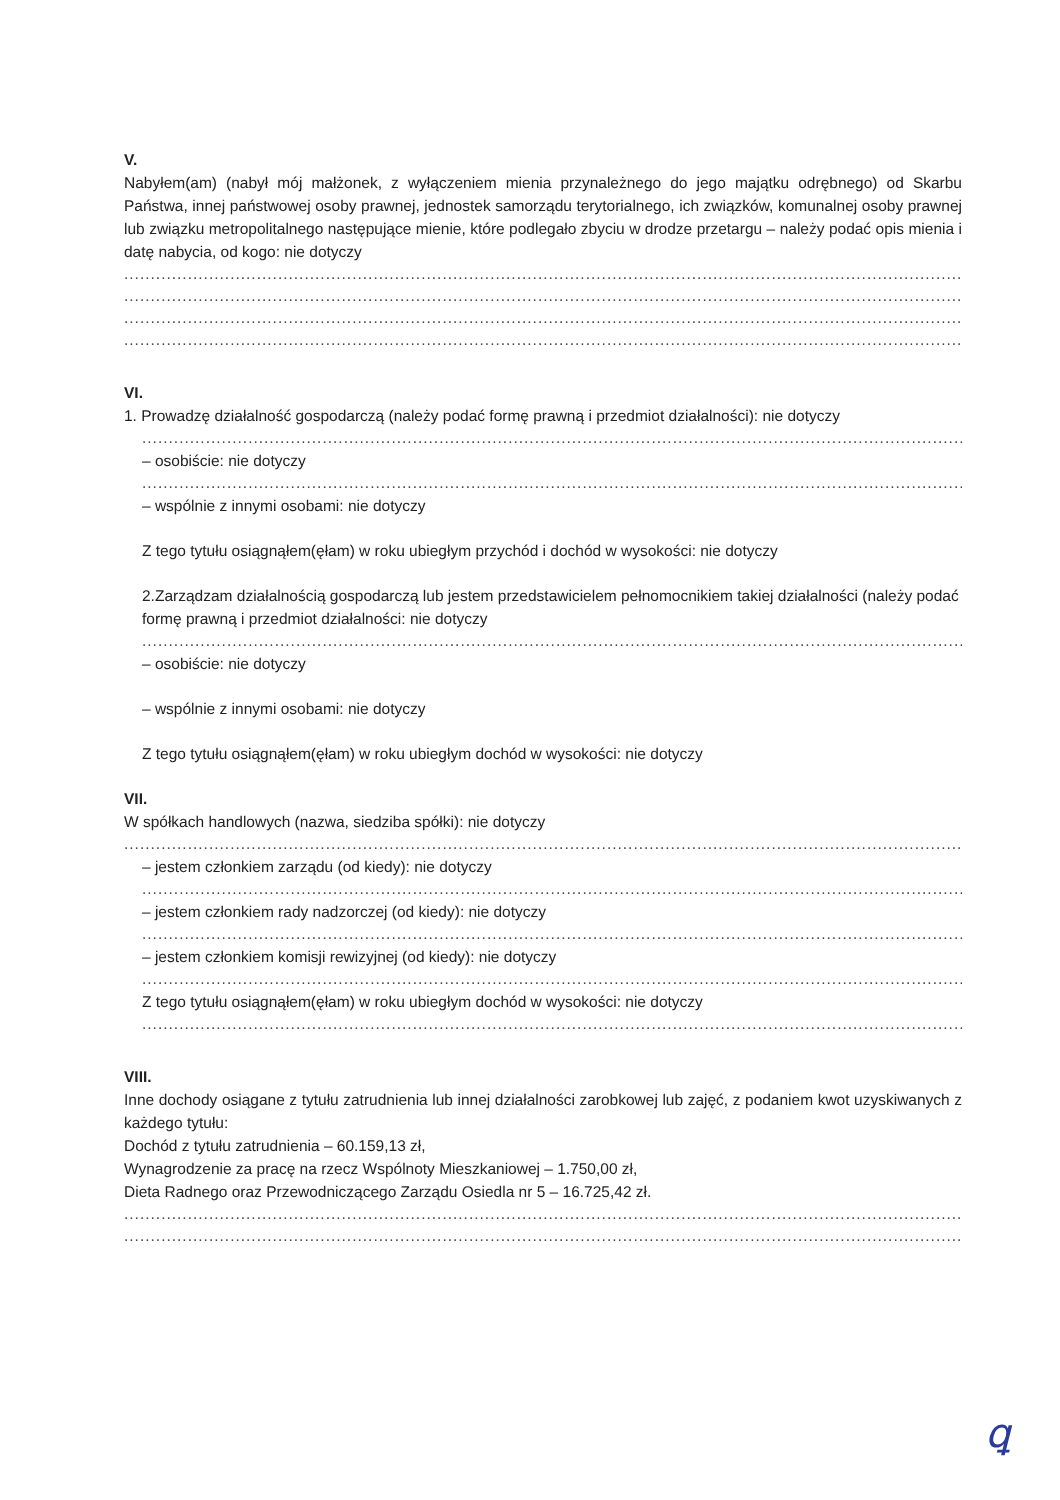V.
Nabyłem(am) (nabył mój małżonek, z wyłączeniem mienia przynależnego do jego majątku odrębnego) od Skarbu Państwa, innej państwowej osoby prawnej, jednostek samorządu terytorialnego, ich związków, komunalnej osoby prawnej lub związku metropolitalnego następujące mienie, które podlegało zbyciu w drodze przetargu – należy podać opis mienia i datę nabycia, od kogo: nie dotyczy
..............................................................................................................................................................
..............................................................................................................................................................
..............................................................................................................................................................
..............................................................................................................................................................
VI.
1. Prowadzę działalność gospodarczą (należy podać formę prawną i przedmiot działalności): nie dotyczy
..............................................................................................................................................................
– osobiście: nie dotyczy
..............................................................................................................................................................
– wspólnie z innymi osobami: nie dotyczy
Z tego tytułu osiągnąłem(ęłam) w roku ubiegłym przychód i dochód w wysokości: nie dotyczy
2.Zarządzam działalnością gospodarczą lub jestem przedstawicielem pełnomocnikiem takiej działalności (należy podać formę prawną i przedmiot działalności: nie dotyczy
..............................................................................................................................................................
– osobiście: nie dotyczy
– wspólnie z innymi osobami: nie dotyczy
Z tego tytułu osiągnąłem(ęłam) w roku ubiegłym dochód w wysokości: nie dotyczy
VII.
W spółkach handlowych (nazwa, siedziba spółki): nie dotyczy
..............................................................................................................................................................
– jestem członkiem zarządu (od kiedy): nie dotyczy
..............................................................................................................................................................
– jestem członkiem rady nadzorczej (od kiedy): nie dotyczy
..............................................................................................................................................................
– jestem członkiem komisji rewizyjnej (od kiedy): nie dotyczy
..............................................................................................................................................................
Z tego tytułu osiągnąłem(ęłam) w roku ubiegłym dochód w wysokości: nie dotyczy
..............................................................................................................................................................
VIII.
Inne dochody osiągane z tytułu zatrudnienia lub innej działalności zarobkowej lub zajęć, z podaniem kwot uzyskiwanych z każdego tytułu:
Dochód z tytułu zatrudnienia – 60.159,13 zł,
Wynagrodzenie za pracę na rzecz Wspólnoty Mieszkaniowej – 1.750,00 zł,
Dieta Radnego oraz Przewodniczącego Zarządu Osiedla nr 5 – 16.725,42 zł.
..............................................................................................................................................................
..............................................................................................................................................................
ꝗ